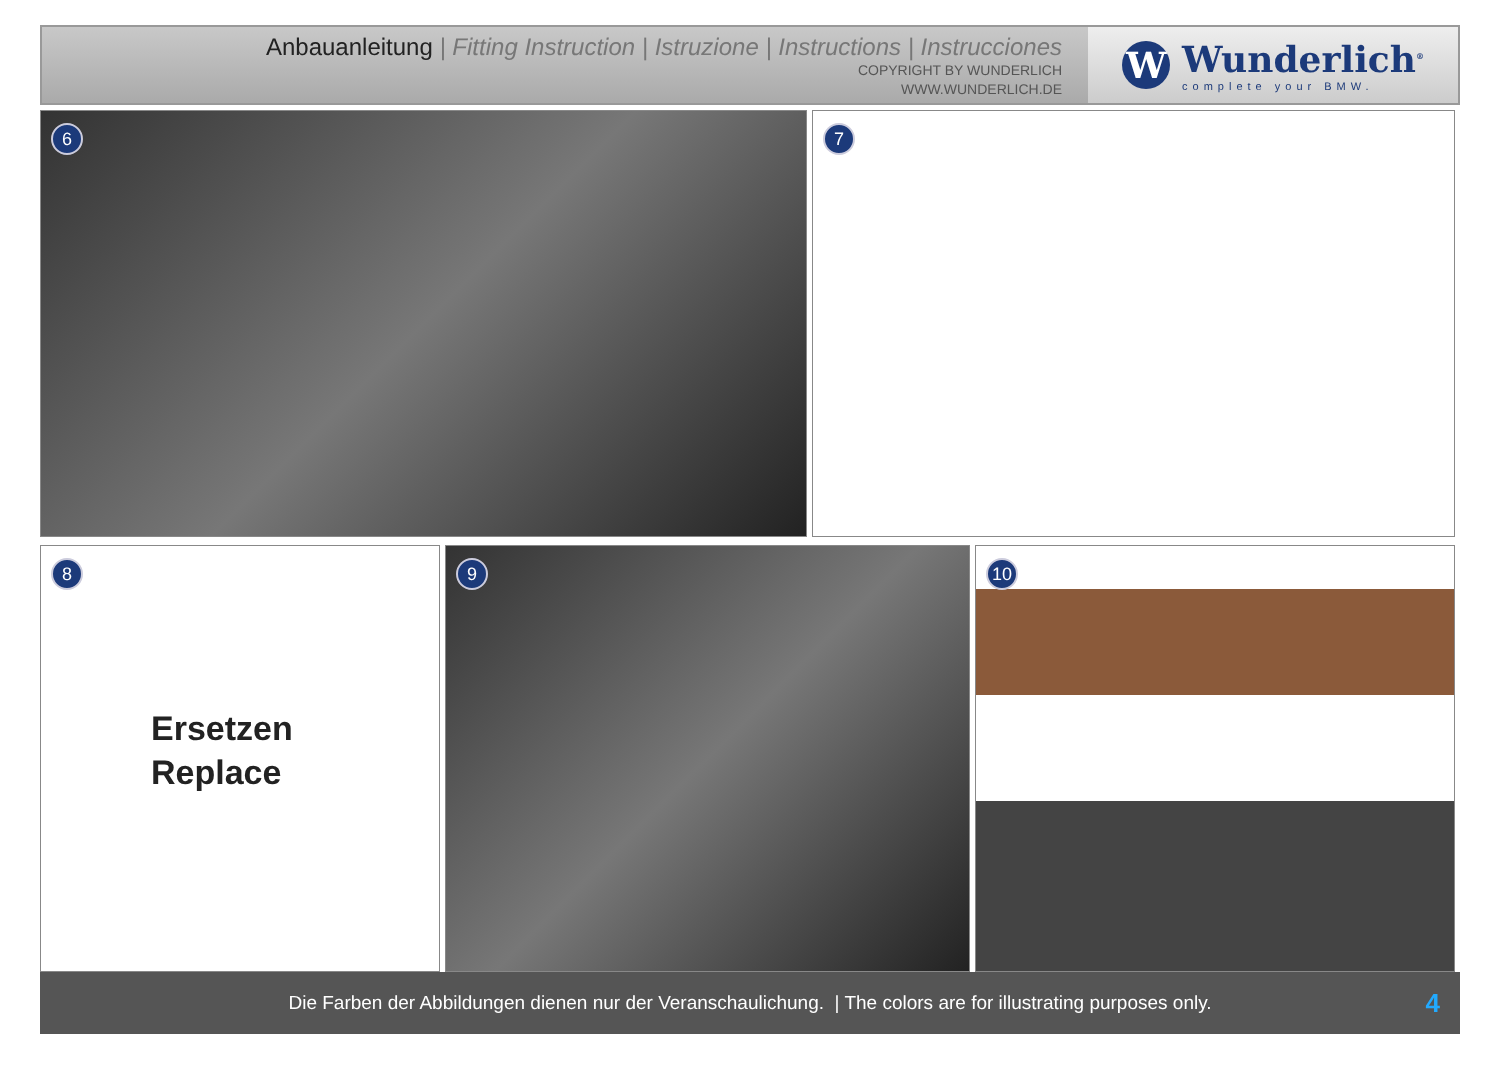Anbauanleitung | Fitting Instruction | Istruzione | Instructions | Instrucciones
COPYRIGHT BY WUNDERLICH
WWW.WUNDERLICH.DE
W
Wunderlich<sup>®</sup>
complete your BMW.
6
7
8
Ersetzen
Replace
9
10
Die Farben der Abbildungen dienen nur der Veranschaulichung. | The colors are for illustrating purposes only. 4